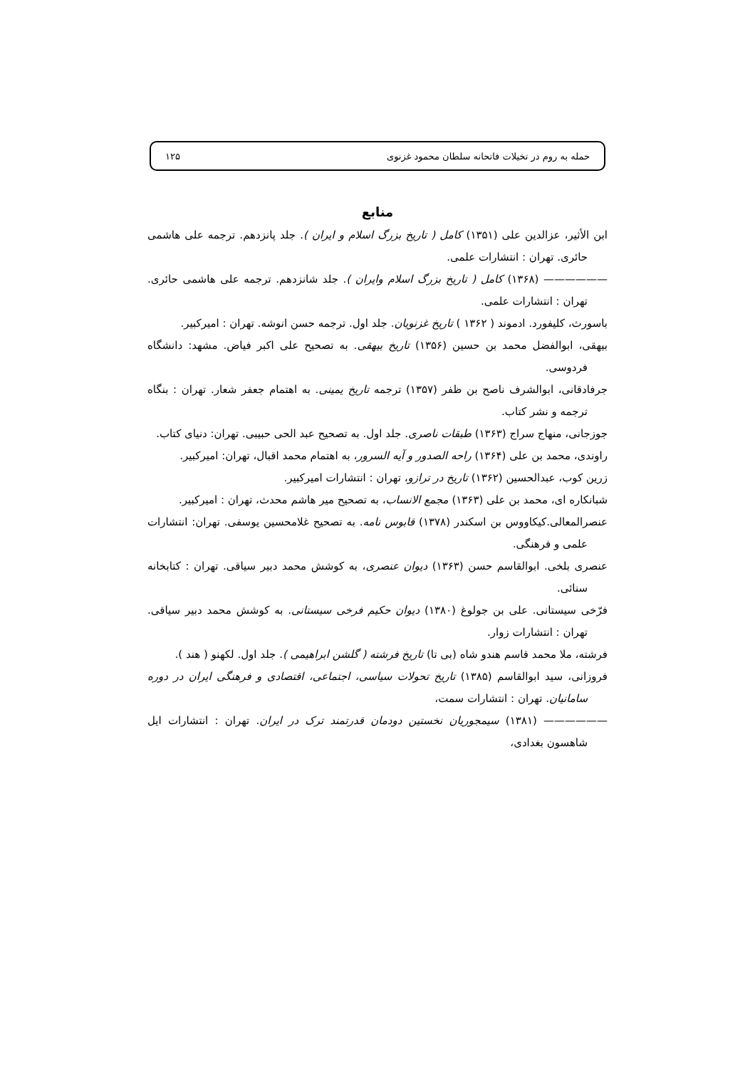حمله به روم در تخیلات فاتحانه سلطان محمود غزنوی ۱۲۵
منابع
ابن الأثیر، عزالدین علی (۱۳۵۱) کامل ( تاریخ بزرگ اسلام و ایران ). جلد پانزدهم. ترجمه علی هاشمی حائری. تهران : انتشارات علمی.
—————— (۱۳۶۸) کامل ( تاریخ بزرگ اسلام وایران ). جلد شانزدهم. ترجمه علی هاشمی حائری. تهران : انتشارات علمی.
باسورث، کلیفورد. ادموند ( ۱۳۶۲ ) تاریخ غزنویان. جلد اول. ترجمه حسن انوشه. تهران : امیرکبیر.
بیهقی، ابوالفضل محمد بن حسین (۱۳۵۶) تاریخ بیهقی. به تصحیح علی اکبر فیاض. مشهد: دانشگاه فردوسی.
جرفادقانی، ابوالشرف ناصح بن ظفر (۱۳۵۷) ترجمه تاریخ یمینی. به اهتمام جعفر شعار. تهران : بنگاه ترجمه و نشر کتاب.
جوزجانی، منهاج سراج (۱۳۶۳) طبقات ناصری. جلد اول. به تصحیح عبد الحی حبیبی. تهران: دنیای کتاب.
راوندی، محمد بن علی (۱۳۶۴) راحه الصدور و آیه السرور، به اهتمام محمد اقبال، تهران: امیرکبیر.
زرین کوب، عبدالحسین (۱۳۶۲) تاریخ در ترازو، تهران : انتشارات امیرکبیر.
شبانکاره ای، محمد بن علی (۱۳۶۳) مجمع الانساب، به تصحیح میر هاشم محدث، تهران : امیرکبیر.
عنصرالمعالی.کیکاووس بن اسکندر (۱۳۷۸) قابوس نامه. به تصحیح غلامحسین یوسفی. تهران: انتشارات علمی و فرهنگی.
عنصری بلخی. ابوالقاسم حسن (۱۳۶۳) دیوان عنصری، به کوشش محمد دبیر سیاقی. تهران : کتابخانه سنائی.
فرّخی سیستانی. علی بن جولوغ (۱۳۸۰) دیوان حکیم فرخی سیستانی. به کوشش محمد دبیر سیاقی. تهران : انتشارات زوار.
فرشته، ملا محمد قاسم هندو شاه (بی تا) تاریخ فرشته ( گلشن ابراهیمی ). جلد اول. لکهنو ( هند ).
فروزانی، سید ابوالقاسم (۱۳۸۵) تاریخ تحولات سیاسی، اجتماعی، اقتصادی و فرهنگی ایران در دوره سامانیان. تهران : انتشارات سمت،
—————— (۱۳۸۱) سیمجوریان نخستین دودمان قدرتمند ترک در ایران. تهران : انتشارات ایل شاهسون بغدادی،